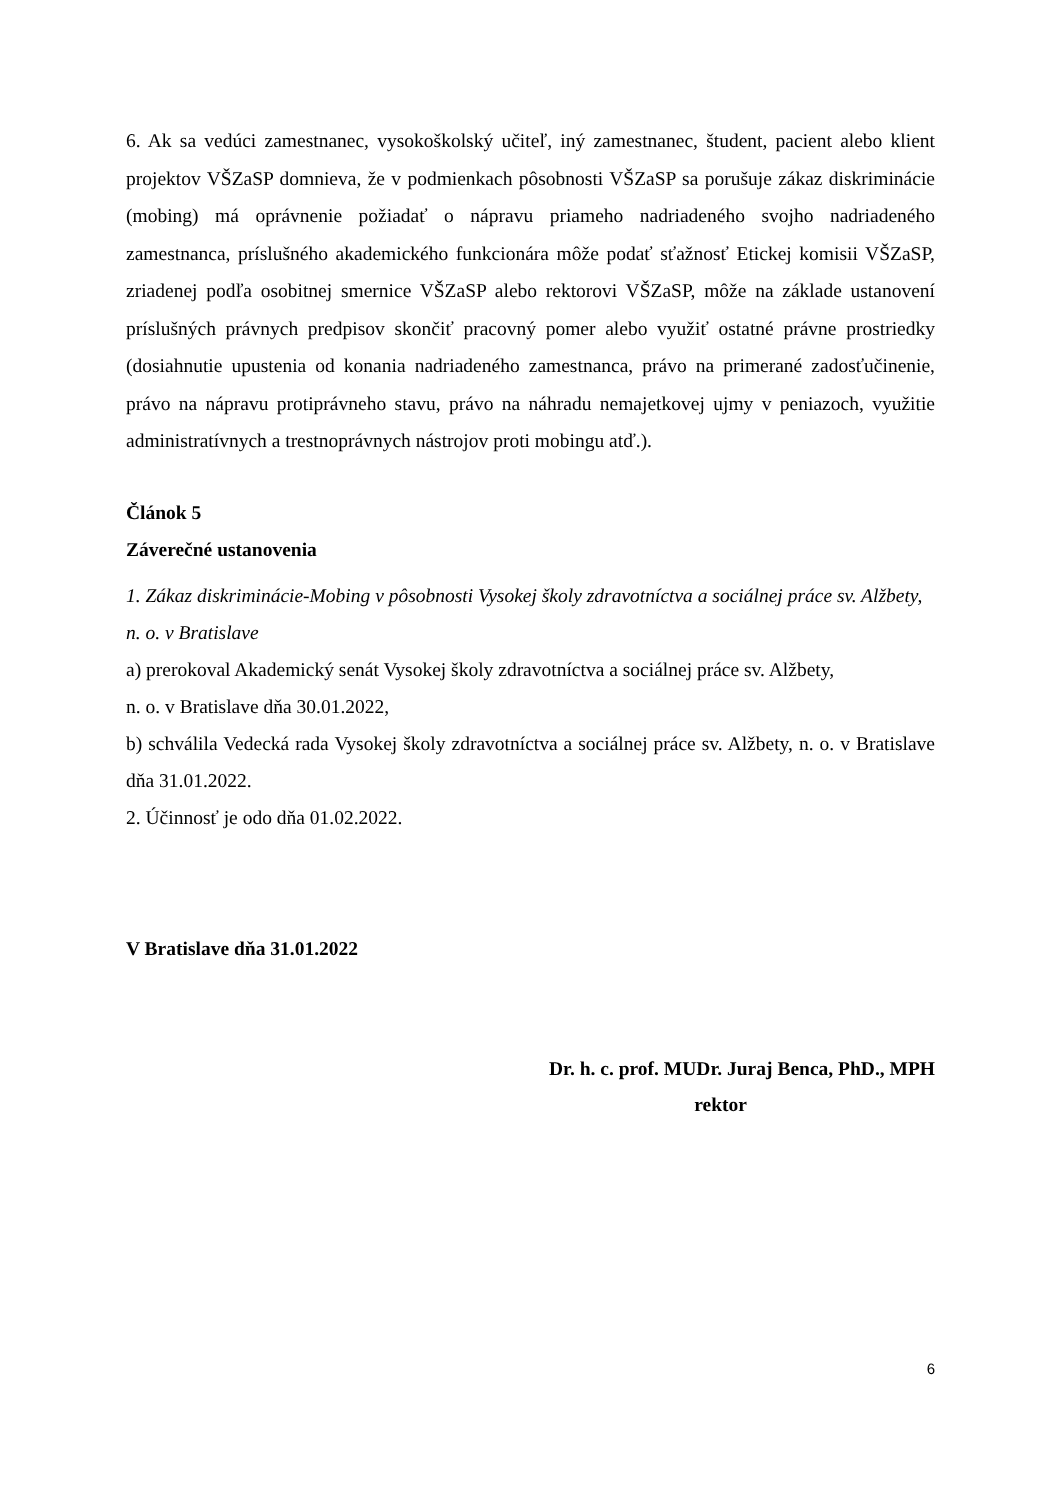6. Ak sa vedúci zamestnanec, vysokoškolský učiteľ, iný zamestnanec, študent, pacient alebo klient projektov VŠZaSP domnieva, že v podmienkach pôsobnosti VŠZaSP sa porušuje zákaz diskriminácie (mobing) má oprávnenie požiadať o nápravu priameho nadriadeného svojho nadriadeného zamestnanca, príslušného akademického funkcionára môže podať sťažnosť Etickej komisii VŠZaSP, zriadenej podľa osobitnej smernice VŠZaSP alebo rektorovi VŠZaSP, môže na základe ustanovení príslušných právnych predpisov skončiť pracovný pomer alebo využiť ostatné právne prostriedky (dosiahnutie upustenia od konania nadriadeného zamestnanca, právo na primerané zadosťučinenie, právo na nápravu protiprávneho stavu, právo na náhradu nemajetkovej ujmy v peniazoch, využitie administratívnych a trestnoprávnych nástrojov proti mobingu atď.).
Článok 5
Záverečné ustanovenia
1. Zákaz diskriminácie-Mobing v pôsobnosti Vysokej školy zdravotníctva a sociálnej práce sv. Alžbety, n. o. v Bratislave
a) prerokoval Akademický senát Vysokej školy zdravotníctva a sociálnej práce sv. Alžbety,
n. o. v Bratislave dňa 30.01.2022,
b) schválila Vedecká rada Vysokej školy zdravotníctva a sociálnej práce sv. Alžbety, n. o. v Bratislave dňa 31.01.2022.
2. Účinnosť je odo dňa 01.02.2022.
V Bratislave dňa 31.01.2022
Dr. h. c. prof. MUDr. Juraj Benca, PhD., MPH
rektor
6